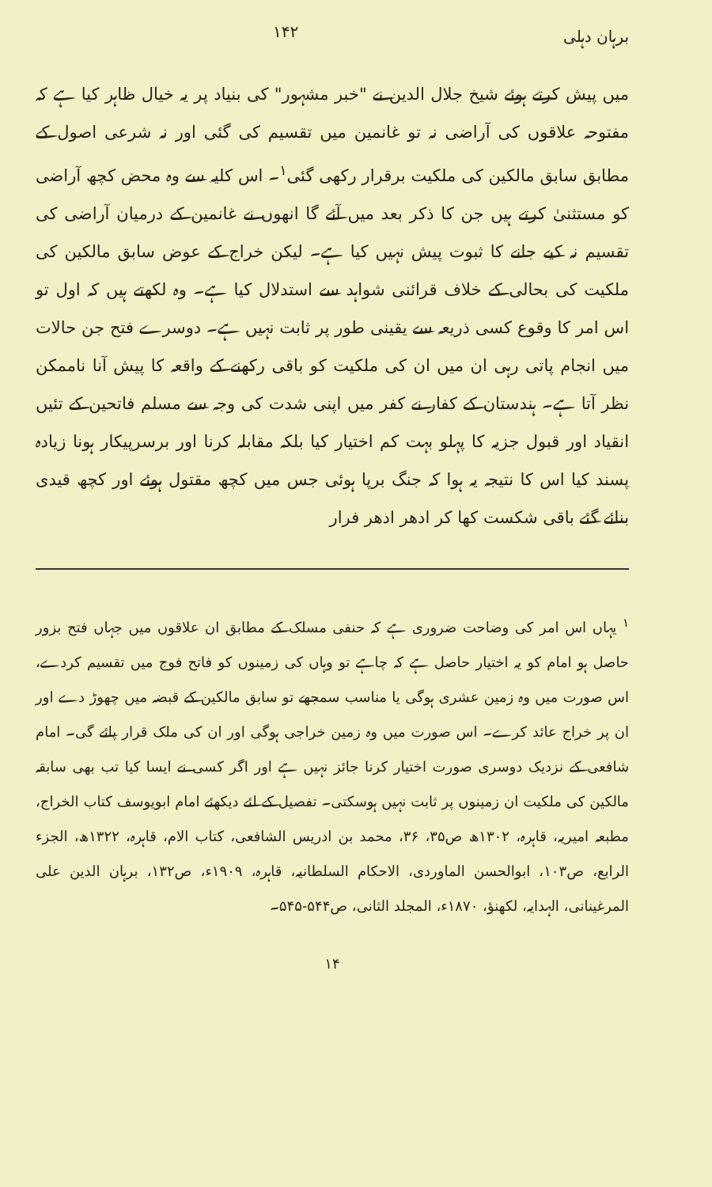برہان دہلی ۱۴۲
میں پیش کرتے ہوئے شیخ جلال الدین نے "خبر مشہور" کی بنیاد پر یہ خیال ظاہر کیا ہے کہ مفتوحہ علاقوں کی آراضی نہ تو غانمین میں تقسیم کی گئی اور نہ شرعی اصول کے مطابق سابق مالکین کی ملکیت برقرار رکھی گئی<sup>۱</sup>۔ اس کلیہ سے وہ محض کچھ آراضی کو مستثنیٰ کرتے ہیں جن کا ذکر بعد میں آئے گا انھوں نے غانمین کے درمیان آراضی کی تقسیم نہ کیے جانے کا ثبوت پیش نہیں کیا ہے۔ لیکن خراج کے عوض سابق مالکین کی ملکیت کی بحالی کے خلاف قرائنی شواہد سے استدلال کیا ہے۔ وہ لکھتے ہیں کہ اول تو اس امر کا وقوع کسی ذریعہ سے یقینی طور پر ثابت نہیں ہے۔ دوسرے فتح جن حالات میں انجام پاتی رہی ان میں ان کی ملکیت کو باقی رکھنے کے واقعہ کا پیش آنا ناممکن نظر آتا ہے۔ ہندستان کے کفار نے کفر میں اپنی شدت کی وجہ سے مسلم فاتحین کے تئیں انقیاد اور قبول جزیہ کا پہلو بہت کم اختیار کیا بلکہ مقابلہ کرنا اور برسرپیکار ہونا زیادہ پسند کیا اس کا نتیجہ یہ ہوا کہ جنگ برپا ہوئی جس میں کچھ مقتول ہوئے اور کچھ قیدی بنائے گئے باقی شکست کھا کر ادھر ادھر فرار
<sup>۱</sup> یہاں اس امر کی وضاحت ضروری ہے کہ حنفی مسلک کے مطابق ان علاقوں میں جہاں فتح بزور حاصل ہو امام کو یہ اختیار حاصل ہے کہ چاہے تو وہاں کی زمینوں کو فاتح فوج میں تقسیم کردے، اس صورت میں وہ زمین عشری ہوگی یا مناسب سمجھے تو سابق مالکین کے قبضہ میں چھوڑ دے اور ان پر خراج عائد کرے۔ اس صورت میں وہ زمین خراجی ہوگی اور ان کی ملک قرار پائے گی۔ امام شافعی کے نزدیک دوسری صورت اختیار کرنا جائز نہیں ہے اور اگر کسی نے ایسا کیا تب بھی سابقہ مالکین کی ملکیت ان زمینوں پر ثابت نہیں ہوسکتی۔ تفصیل کے لئے دیکھئے امام ابویوسف کتاب الخراج، مطبعہ امیریہ، قاہرہ، ۱۳۰۲ھ ص۳۵، ۳۶، محمد بن ادریس الشافعی، کتاب الام، قاہرہ، ۱۳۲۲ھ، الجزء الرابع، ص۱۰۳، ابوالحسن الماوردی، الاحکام السلطانیہ، قاہرہ، ۱۹۰۹ء، ص۱۳۲، برہان الدین علی المرغینانی، الہدایہ، لکھنؤ، ۱۸۷۰ء، المجلد الثانی، ص۵۴۴-۵۴۵۔
۱۴